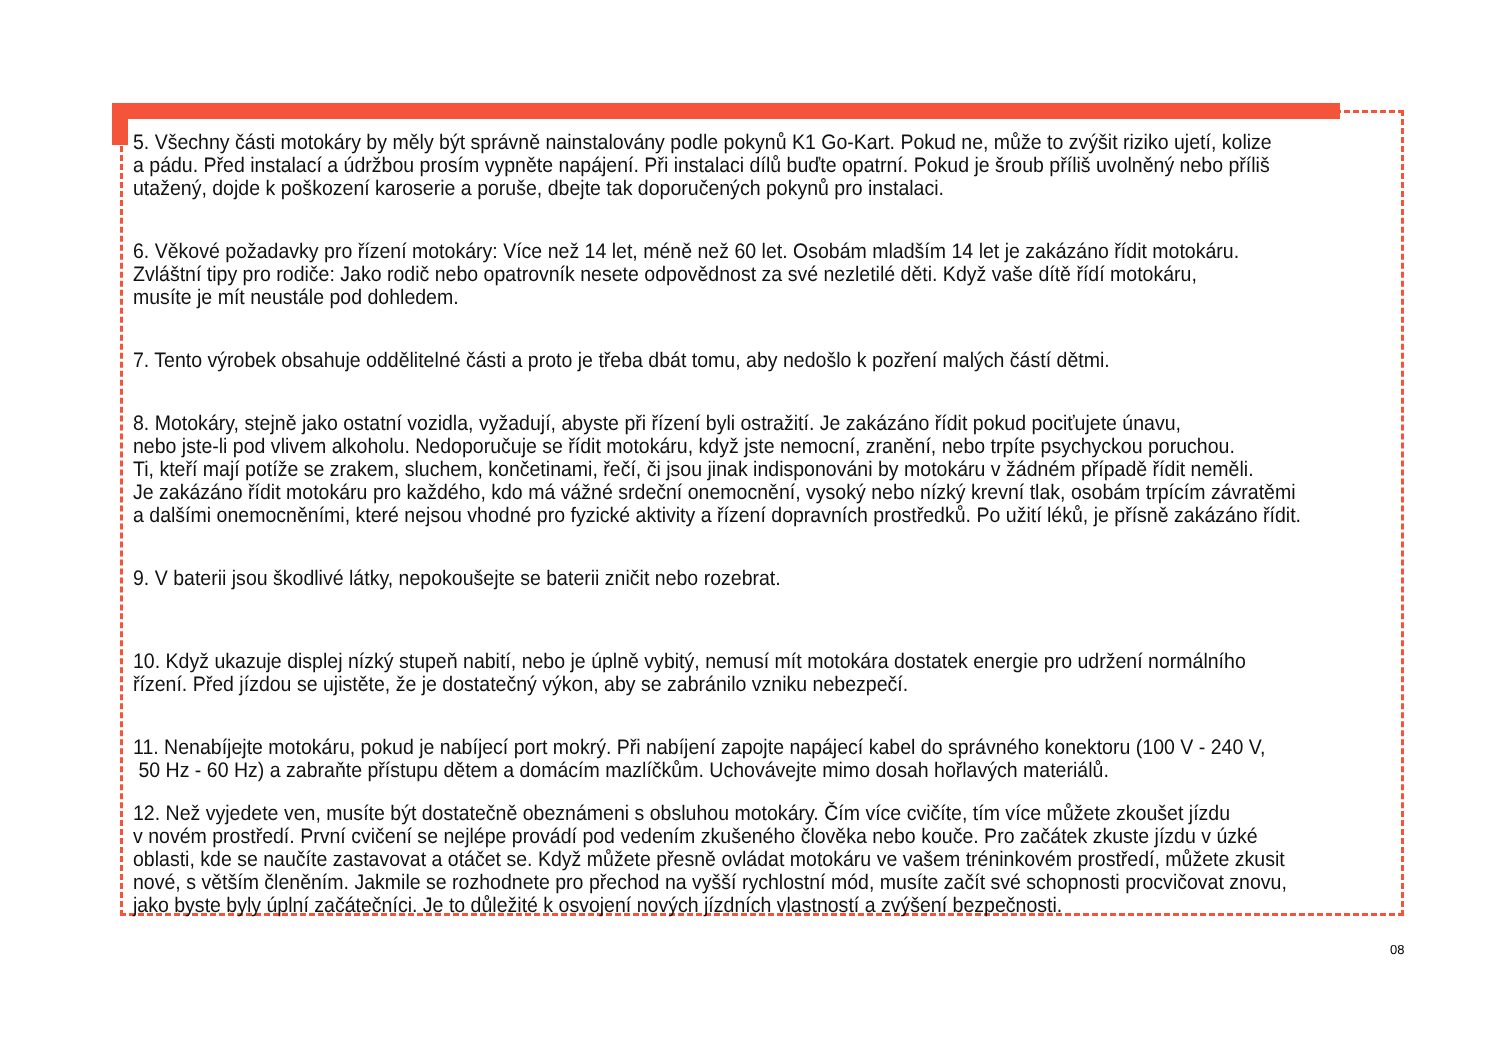5. Všechny části motokáry by měly být správně nainstalovány podle pokynů K1 Go-Kart. Pokud ne, může to zvýšit riziko ujetí, kolize
a pádu. Před instalací a údržbou prosím vypněte napájení. Při instalaci dílů buďte opatrní. Pokud je šroub příliš uvolněný nebo příliš
utažený, dojde k poškození karoserie a poruše, dbejte tak doporučených pokynů pro instalaci.
6. Věkové požadavky pro řízení motokáry: Více než 14 let, méně než 60 let. Osobám mladším 14 let je zakázáno řídit motokáru.
Zvláštní tipy pro rodiče: Jako rodič nebo opatrovník nesete odpovědnost za své nezletilé děti. Když vaše dítě řídí motokáru,
musíte je mít neustále pod dohledem.
7. Tento výrobek obsahuje oddělitelné části a proto je třeba dbát tomu, aby nedošlo k pozření malých částí dětmi.
8. Motokáry, stejně jako ostatní vozidla, vyžadují, abyste při řízení byli ostražití. Je zakázáno řídit pokud pociťujete únavu,
nebo jste-li pod vlivem alkoholu. Nedoporučuje se řídit motokáru, když jste nemocní, zranění, nebo trpíte psychyckou poruchou.
Ti, kteří mají potíže se zrakem, sluchem, končetinami, řečí, či jsou jinak indisponováni by motokáru v žádném případě řídit neměli.
Je zakázáno řídit motokáru pro každého, kdo má vážné srdeční onemocnění, vysoký nebo nízký krevní tlak, osobám trpícím závratěmi
a dalšími onemocněními, které nejsou vhodné pro fyzické aktivity a řízení dopravních prostředků. Po užití léků, je přísně zakázáno řídit.
9. V baterii jsou škodlivé látky, nepokoušejte se baterii zničit nebo rozebrat.
10. Když ukazuje displej nízký stupeň nabití, nebo je úplně vybitý, nemusí mít motokára dostatek energie pro udržení normálního
řízení. Před jízdou se ujistěte, že je dostatečný výkon, aby se zabránilo vzniku nebezpečí.
11. Nenabíjejte motokáru, pokud je nabíjecí port mokrý. Při nabíjení zapojte napájecí kabel do správného konektoru (100 V - 240 V,
50 Hz - 60 Hz) a zabraňte přístupu dětem a domácím mazlíčkům. Uchovávejte mimo dosah hořlavých materiálů.
12. Než vyjedete ven, musíte být dostatečně obeznámeni s obsluhou motokáry. Čím více cvičíte, tím více můžete zkoušet jízdu
v novém prostředí. První cvičení se nejlépe provádí pod vedením zkušeného člověka nebo kouče. Pro začátek zkuste jízdu v úzké
oblasti, kde se naučíte zastavovat a otáčet se. Když můžete přesně ovládat motokáru ve vašem tréninkovém prostředí, můžete zkusit
nové, s větším členěním. Jakmile se rozhodnete pro přechod na vyšší rychlostní mód, musíte začít své schopnosti procvičovat znovu,
jako byste byly úplní začátečníci. Je to důležité k osvojení nových jízdních vlastností a zvýšení bezpečnosti.
08